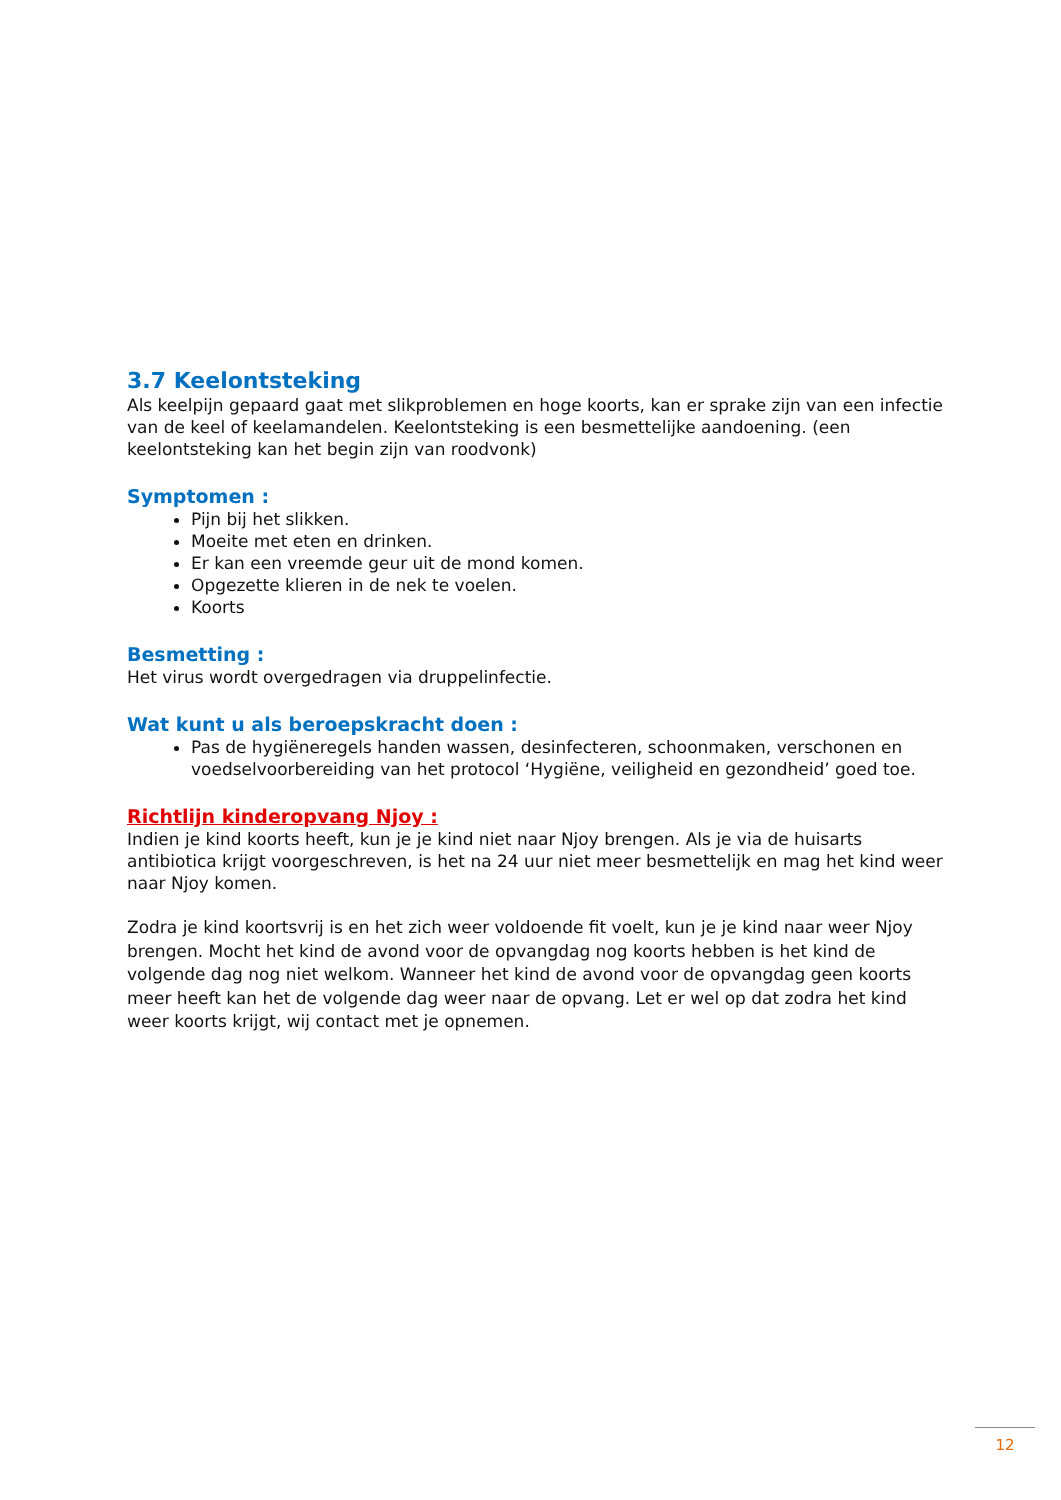3.7 Keelontsteking
Als keelpijn gepaard gaat met slikproblemen en hoge koorts, kan er sprake zijn van een infectie van de keel of keelamandelen. Keelontsteking is een besmettelijke aandoening. (een keelontsteking kan het begin zijn van roodvonk)
Symptomen :
Pijn bij het slikken.
Moeite met eten en drinken.
Er kan een vreemde geur uit de mond komen.
Opgezette klieren in de nek te voelen.
Koorts
Besmetting :
Het virus wordt overgedragen via druppelinfectie.
Wat kunt u als beroepskracht doen :
Pas de hygiëneregels handen wassen, desinfecteren, schoonmaken, verschonen en voedselvoorbereiding van het protocol ‘Hygiëne, veiligheid en gezondheid’ goed toe.
Richtlijn kinderopvang Njoy :
Indien je kind koorts heeft, kun je je kind niet naar Njoy brengen. Als je via de huisarts antibiotica krijgt voorgeschreven, is het na 24 uur niet meer besmettelijk en mag het kind weer naar Njoy komen.
Zodra je kind koortsvrij is en het zich weer voldoende fit voelt, kun je je kind naar weer Njoy brengen. Mocht het kind de avond voor de opvangdag nog koorts hebben is het kind de volgende dag nog niet welkom. Wanneer het kind de avond voor de opvangdag geen koorts meer heeft kan het de volgende dag weer naar de opvang. Let er wel op dat zodra het kind weer koorts krijgt, wij contact met je opnemen.
12